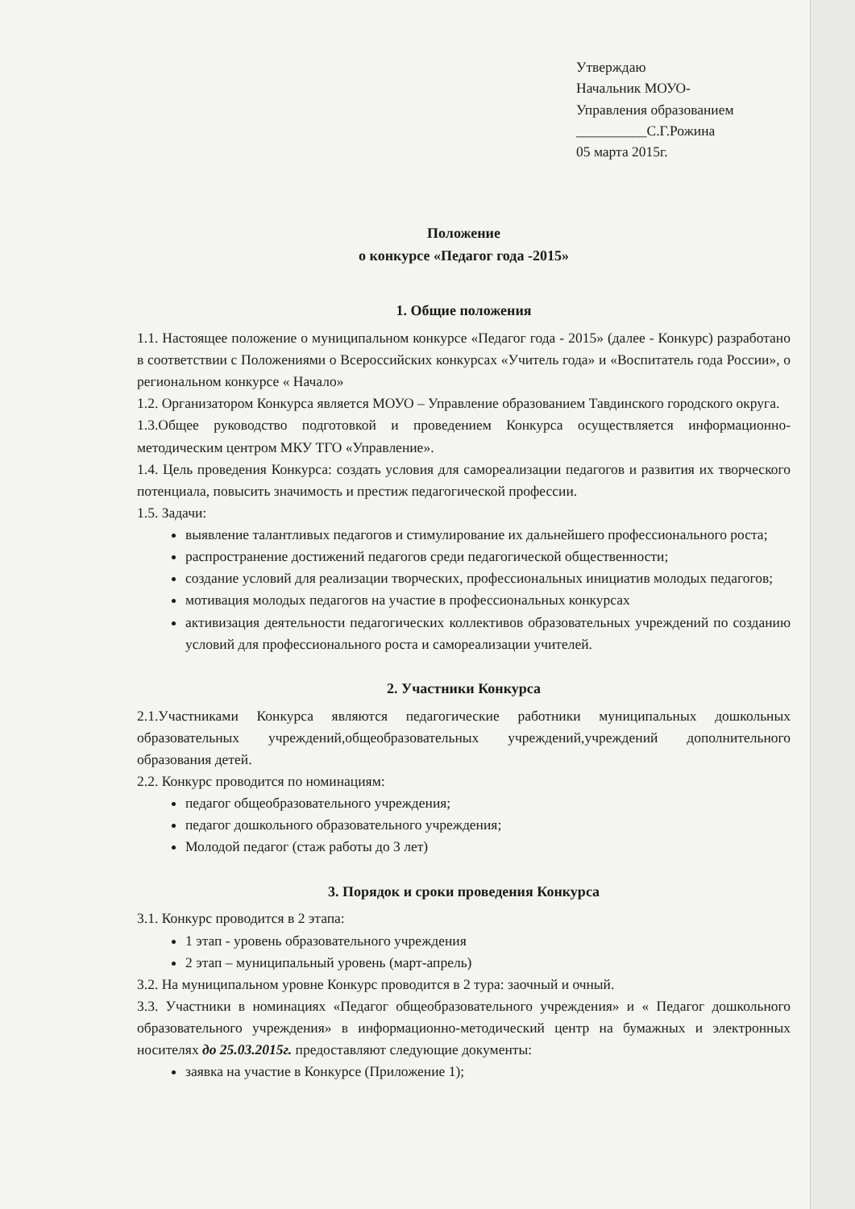Утверждаю
Начальник МОУО-
Управления образованием
__________С.Г.Рожина
05 марта 2015г.
Положение
о конкурсе «Педагог года -2015»
1. Общие положения
1.1. Настоящее положение о муниципальном конкурсе «Педагог года - 2015» (далее - Конкурс) разработано в соответствии с Положениями о Всероссийских конкурсах «Учитель года» и «Воспитатель года России», о региональном конкурсе « Начало»
1.2. Организатором Конкурса является МОУО – Управление образованием Тавдинского городского округа.
1.3.Общее руководство подготовкой и проведением Конкурса осуществляется информационно-методическим центром МКУ ТГО «Управление».
1.4. Цель проведения Конкурса: создать условия для самореализации педагогов и развития их творческого потенциала, повысить значимость и престиж педагогической профессии.
1.5. Задачи:
выявление талантливых педагогов и стимулирование их дальнейшего профессионального роста;
распространение достижений педагогов среди педагогической общественности;
создание условий для реализации творческих, профессиональных инициатив молодых педагогов;
мотивация молодых педагогов на участие в профессиональных конкурсах
активизация деятельности педагогических коллективов образовательных учреждений по созданию условий для профессионального роста и самореализации учителей.
2. Участники Конкурса
2.1.Участниками Конкурса являются педагогические работники муниципальных дошкольных образовательных учреждений,общеобразовательных учреждений,учреждений дополнительного образования детей.
2.2. Конкурс проводится по номинациям:
педагог общеобразовательного учреждения;
педагог дошкольного образовательного учреждения;
Молодой педагог (стаж работы до 3 лет)
3. Порядок и сроки проведения Конкурса
3.1. Конкурс проводится в 2 этапа:
1 этап - уровень образовательного учреждения
2 этап – муниципальный уровень (март-апрель)
3.2. На муниципальном уровне Конкурс проводится в 2 тура: заочный и очный.
3.3. Участники в номинациях «Педагог общеобразовательного учреждения» и « Педагог дошкольного образовательного учреждения» в информационно-методический центр на бумажных и электронных носителях до 25.03.2015г. предоставляют следующие документы:
заявка на участие в Конкурсе (Приложение 1);